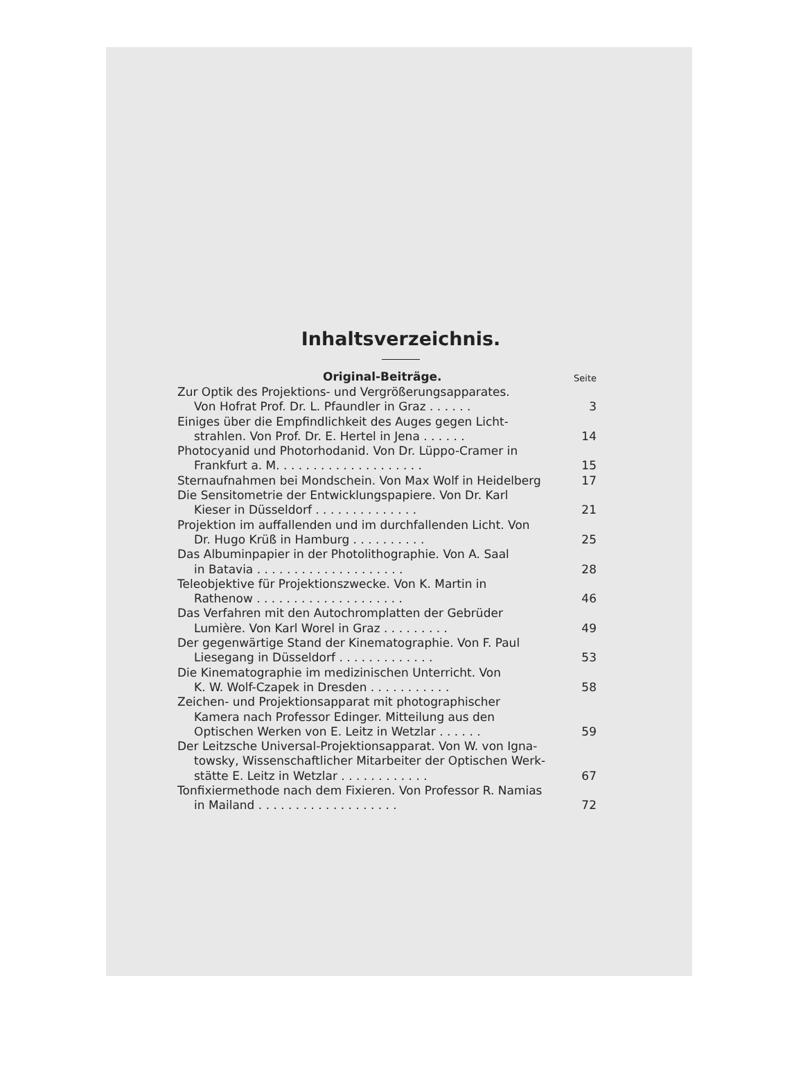Inhaltsverzeichnis.
Original-Beiträge. Seite
Zur Optik des Projektions- und Vergrößerungsapparates.
Von Hofrat Prof. Dr. L. Pfaundler in Graz . . . . . .
3
Einiges über die Empfindlichkeit des Auges gegen Licht-
strahlen. Von Prof. Dr. E. Hertel in Jena . . . . . .
14
Photocyanid und Photorhodanid. Von Dr. Lüppo-Cramer in
Frankfurt a. M. . . . . . . . . . . . . . . . . . . .
15
Sternaufnahmen bei Mondschein. Von Max Wolf in Heidelberg
17
Die Sensitometrie der Entwicklungspapiere. Von Dr. Karl
Kieser in Düsseldorf . . . . . . . . . . . . . .
21
Projektion im auffallenden und im durchfallenden Licht. Von
Dr. Hugo Krüß in Hamburg . . . . . . . . . .
25
Das Albuminpapier in der Photolithographie. Von A. Saal
in Batavia . . . . . . . . . . . . . . . . . . . .
28
Teleobjektive für Projektionszwecke. Von K. Martin in
Rathenow . . . . . . . . . . . . . . . . . . . .
46
Das Verfahren mit den Autochromplatten der Gebrüder
Lumière. Von Karl Worel in Graz . . . . . . . . .
49
Der gegenwärtige Stand der Kinematographie. Von F. Paul
Liesegang in Düsseldorf . . . . . . . . . . . . .
53
Die Kinematographie im medizinischen Unterricht. Von
K. W. Wolf-Czapek in Dresden . . . . . . . . . . .
58
Zeichen- und Projektionsapparat mit photographischer
Kamera nach Professor Edinger. Mitteilung aus den
Optischen Werken von E. Leitz in Wetzlar . . . . . .
59
Der Leitzsche Universal-Projektionsapparat. Von W. von Igna-
towsky, Wissenschaftlicher Mitarbeiter der Optischen Werk-
stätte E. Leitz in Wetzlar . . . . . . . . . . . .
67
Tonfixiermethode nach dem Fixieren. Von Professor R. Namias
in Mailand . . . . . . . . . . . . . . . . . . .
72